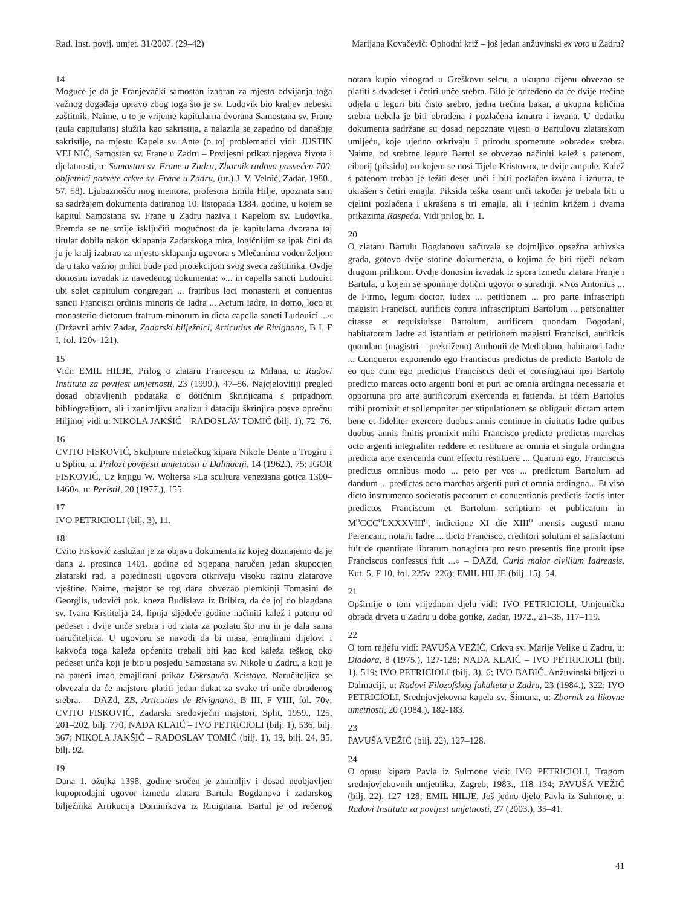Rad. Inst. povij. umjet. 31/2007. (29–42) Marijana Kovačević: Ophodni križ – još jedan anžuvinski ex voto u Zadru?
14
Moguće je da je Franjevački samostan izabran za mjesto odvijanja toga važnog događaja upravo zbog toga što je sv. Ludovik bio kraljev nebeski zaštitnik. Naime, u to je vrijeme kapitularna dvorana Samostana sv. Frane (aula capitularis) služila kao sakristija, a nalazila se zapadno od današnje sakristije, na mjestu Kapele sv. Ante (o toj problematici vidi: JUSTIN VELNIĆ, Samostan sv. Frane u Zadru – Povijesni prikaz njegova života i djelatnosti, u: Samostan sv. Frane u Zadru, Zbornik radova posvećen 700. obljetnici posvete crkve sv. Frane u Zadru, (ur.) J. V. Velnić, Zadar, 1980., 57, 58). Ljubaznošću mog mentora, profesora Emila Hilje, upoznata sam sa sadržajem dokumenta datiranog 10. listopada 1384. godine, u kojem se kapitul Samostana sv. Frane u Zadru naziva i Kapelom sv. Ludovika. Premda se ne smije isključiti mogućnost da je kapitularna dvorana taj titular dobila nakon sklapanja Zadarskoga mira, logičnijim se ipak čini da ju je kralj izabrao za mjesto sklapanja ugovora s Mlečanima vođen željom da u tako važnoj prilici bude pod protekcijom svog sveca zaštitnika. Ovdje donosim izvadak iz navedenog dokumenta: »... in capella sancti Ludouici ubi solet capitulum congregari ... fratribus loci monasterii et conuentus sancti Francisci ordinis minoris de Iadra ... Actum Iadre, in domo, loco et monasterio dictorum fratrum minorum in dicta capella sancti Ludouici ...« (Državni arhiv Zadar, Zadarski bilježnici, Articutius de Rivignano, B I, F I, fol. 120v-121).
15
Vidi: EMIL HILJE, Prilog o zlataru Francescu iz Milana, u: Radovi Instituta za povijest umjetnosti, 23 (1999.), 47–56. Najcjelovitiji pregled dosad objavljenih podataka o dotičnim škrinjicama s pripadnom bibliografijom, ali i zanimljivu analizu i dataciju škrinjica posve oprečnu Hiljinoj vidi u: NIKOLA JAKŠIĆ – RADOSLAV TOMIĆ (bilj. 1), 72–76.
16
CVITO FISKOVIĆ, Skulpture mletačkog kipara Nikole Dente u Trogiru i u Splitu, u: Prilozi povijesti umjetnosti u Dalmaciji, 14 (1962.), 75; IGOR FISKOVIĆ, Uz knjigu W. Woltersa »La scultura veneziana gotica 1300–1460«, u: Peristil, 20 (1977.), 155.
17
IVO PETRICIOLI (bilj. 3), 11.
18
Cvito Fisković zaslužan je za objavu dokumenta iz kojeg doznajemo da je dana 2. prosinca 1401. godine od Stjepana naručen jedan skupocjen zlatarski rad, a pojedinosti ugovora otkrivaju visoku razinu zlatarove vještine. Naime, majstor se tog dana obvezao plemkinji Tomasini de Georgiis, udovici pok. kneza Budislava iz Bribira, da će joj do blagdana sv. Ivana Krstitelja 24. lipnja sljedeće godine načiniti kalež i patenu od pedeset i dvije unče srebra i od zlata za pozlatu što mu ih je dala sama naručiteljica. U ugovoru se navodi da bi masa, emajlirani dijelovi i kakvoća toga kaleža općenito trebali biti kao kod kaleža teškog oko pedeset unča koji je bio u posjedu Samostana sv. Nikole u Zadru, a koji je na pateni imao emajlirani prikaz Uskrsnuća Kristova. Naručiteljica se obvezala da će majstoru platiti jedan dukat za svake tri unče obrađenog srebra. – DAZd, ZB, Articutius de Rivignano, B III, F VIII, fol. 70v; CVITO FISKOVIĆ, Zadarski sredovječni majstori, Split, 1959., 125, 201–202, bilj. 770; NADA KLAIĆ – IVO PETRICIOLI (bilj. 1), 536, bilj. 367; NIKOLA JAKŠIĆ – RADOSLAV TOMIĆ (bilj. 1), 19, bilj. 24, 35, bilj. 92.
19
Dana 1. ožujka 1398. godine sročen je zanimljiv i dosad neobjavljen kupoprodajni ugovor između zlatara Bartula Bogdanova i zadarskog bilježnika Artikucija Dominikova iz Riuignana. Bartul je od rečenog notara kupio vinograd u Greškovu selcu, a ukupnu cijenu obvezao se platiti s dvadeset i četiri unče srebra. Bilo je određeno da će dvije trećine udjela u leguri biti čisto srebro, jedna trećina bakar, a ukupna količina srebra trebala je biti obrađena i pozlaćena iznutra i izvana. U dodatku dokumenta sadržane su dosad nepoznate vijesti o Bartulovu zlatarskom umijeću, koje ujedno otkrivaju i prirodu spomenute »obrade« srebra. Naime, od srebrne legure Bartul se obvezao načiniti kalež s patenom, ciborij (piksidu) »u kojem se nosi Tijelo Kristovo«, te dvije ampule. Kalež s patenom trebao je težiti deset unči i biti pozlaćen izvana i iznutra, te ukrašen s četiri emajla. Piksida teška osam unči također je trebala biti u cjelini pozlaćena i ukrašena s tri emajla, ali i jednim križem i dvama prikazima Raspeća. Vidi prilog br. 1.
20
O zlataru Bartulu Bogdanovu sačuvala se dojmljivo opsežna arhivska građa, gotovo dvije stotine dokumenata, o kojima će biti riječi nekom drugom prilikom. Ovdje donosim izvadak iz spora između zlatara Franje i Bartula, u kojem se spominje dotični ugovor o suradnji. »Nos Antonius ... de Firmo, legum doctor, iudex ... petitionem ... pro parte infrascripti magistri Francisci, aurificis contra infrascriptum Bartolum ... personaliter citasse et requisiuisse Bartolum, aurificem quondam Bogodani, habitatorem Iadre ad istantiam et petitionem magistri Francisci, aurificis quondam (magistri – prekriženo) Anthonii de Mediolano, habitatori Iadre ... Conqueror exponendo ego Franciscus predictus de predicto Bartolo de eo quo cum ego predictus Franciscus dedi et consingnaui ipsi Bartolo predicto marcas octo argenti boni et puri ac omnia ardingna necessaria et opportuna pro arte aurificorum exercenda et fatienda. Et idem Bartolus mihi promixit et sollempniter per stipulationem se obligauit dictam artem bene et fideliter exercere duobus annis continue in ciuitatis Iadre quibus duobus annis finitis promixit mihi Francisco predicto predictas marchas octo argenti integraliter reddere et restituere ac omnia et singula ordingna predicta arte exercenda cum effectu restituere ... Quarum ego, Franciscus predictus omnibus modo ... peto per vos ... predictum Bartolum ad dandum ... predictas octo marchas argenti puri et omnia ordingna... Et viso dicto instrumento societatis pactorum et conuentionis predictis factis inter predictos Franciscum et Bartolum scriptium et publicatum in M<sup>o</sup>CCC<sup>o</sup>LXXXVIII<sup>o</sup>, indictione XI die XIII<sup>o</sup> mensis augusti manu Perencani, notarii Iadre ... dicto Francisco, creditori solutum et satisfactum fuit de quantitate librarum nonaginta pro resto presentis fine prouit ipse Franciscus confessus fuit ...« – DAZd, Curia maior civilium Iadrensis, Kut. 5, F 10, fol. 225v–226); EMIL HILJE (bilj. 15), 54.
21
Opširnije o tom vrijednom djelu vidi: IVO PETRICIOLI, Umjetnička obrada drveta u Zadru u doba gotike, Zadar, 1972., 21–35, 117–119.
22
O tom reljefu vidi: PAVUŠA VEŽIĆ, Crkva sv. Marije Velike u Zadru, u: Diadora, 8 (1975.), 127-128; NADA KLAIĆ – IVO PETRICIOLI (bilj. 1), 519; IVO PETRICIOLI (bilj. 3), 6; IVO BABIĆ, Anžuvinski biljezi u Dalmaciji, u: Radovi Filozofskog fakulteta u Zadru, 23 (1984.), 322; IVO PETRICIOLI, Srednjovjekovna kapela sv. Šimuna, u: Zbornik za likovne umetnosti, 20 (1984.), 182-183.
23
PAVUŠA VEŽIĆ (bilj. 22), 127–128.
24
O opusu kipara Pavla iz Sulmone vidi: IVO PETRICIOLI, Tragom srednjovjekovnih umjetnika, Zagreb, 1983., 118–134; PAVUŠA VEŽIĆ (bilj. 22), 127–128; EMIL HILJE, Još jedno djelo Pavla iz Sulmone, u: Radovi Instituta za povijest umjetnosti, 27 (2003.), 35–41.
41